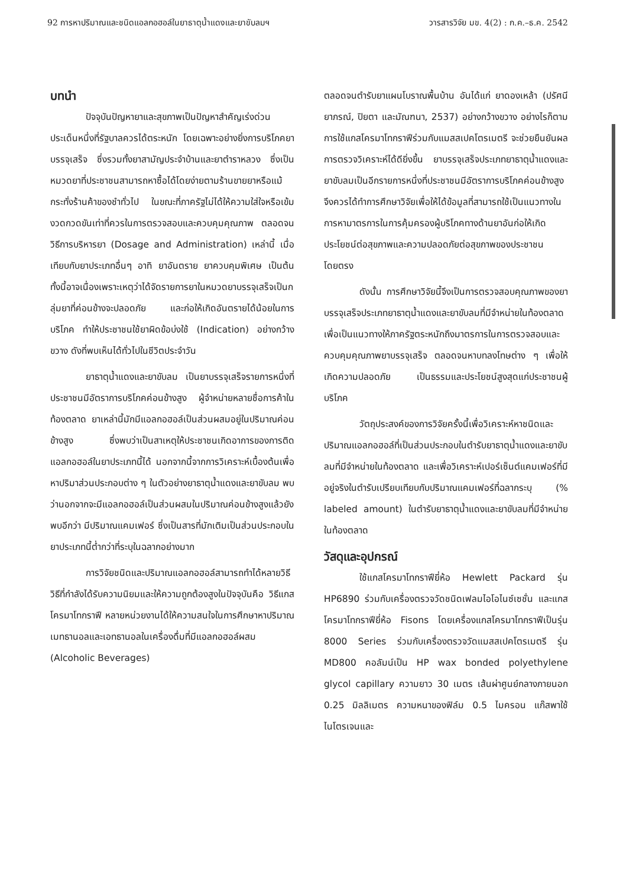92 การหาปริมาณและชนิดแอลกอฮอล์ในยาธาตุน้ำแดงและยาขับลมฯ วารสารวิจัย มข. 4(2) : ก.ค.–ธ.ค. 2542
บทนำ
ปัจจุบันปัญหายาและสุขภาพเป็นปัญหาสำคัญเร่งด่วนประเด็นหนึ่งที่รัฐบาลควรได้ตระหนัก โดยเฉพาะอย่างยิ่งการบริโภคยาบรรจุเสร็จ ซึ่งรวมทั้งยาสามัญประจำบ้านและยาตำราหลวง ซึ่งเป็นหมวดยาที่ประชาชนสามารถหาซื้อได้โดยง่ายตามร้านขายยาหรือแม้กระทั่งร้านค้าของชำทั่วไป ในขณะที่ภาครัฐไม่ได้ให้ความใส่ใจหรือเข้มงวดกวดขันเท่าที่ควรในการตรวจสอบและควบคุมคุณภาพ ตลอดจนวิธีการบริหารยา (Dosage and Administration) เหล่านี้ เมื่อเทียบกับยาประเภทอื่นๆ อาทิ ยาอันตราย ยาควบคุมพิเศษ เป็นต้น ทั้งนี้อาจเนื่องเพราะเหตุว่าได้จัดรายการยาในหมวดยาบรรจุเสร็จเป็นกลุ่มยาที่ค่อนข้างจะปลอดภัย และก่อให้เกิดอันตรายได้น้อยในการบริโภค ทำให้ประชาชนใช้ยาผิดข้อบ่งใช้ (Indication) อย่างกว้างขวาง ดังที่พบเห็นได้ทั่วไปในชีวิตประจำวัน
ยาธาตุน้ำแดงและยาขับลม เป็นยาบรรจุเสร็จรายการหนึ่งที่ประชาชนมีอัตราการบริโภคค่อนข้างสูง ผู้จำหน่ายหลายชื่อการค้าในท้องตลาด ยาเหล่านี้มักมีแอลกอฮอล์เป็นส่วนผสมอยู่ในปริมาณค่อนข้างสูง ซึ่งพบว่าเป็นสาเหตุให้ประชาชนเกิดอาการของการติดแอลกอฮอล์ในยาประเภทนี้ได้ นอกจากนี้จากการวิเคราะห์เบื้องต้นเพื่อหาปริมาส่วนประกอบต่าง ๆ ในตัวอย่างยาธาตุน้ำแดงและยาขับลม พบว่านอกจากจะมีแอลกอฮอล์เป็นส่วนผสมในปริมาณค่อนข้างสูงแล้วยังพบอีกว่า มีปริมาณแคมเฟอร์ ซึ่งเป็นสารที่มักเติมเป็นส่วนประกอบในยาประเภทนี้ต่ำกว่าที่ระบุในฉลากอย่างมาก
การวิจัยชนิดและปริมาณแอลกอฮอล์สามารถทำได้หลายวิธี วิธีที่กำลังได้รับความนิยมและให้ความถูกต้องสูงในปัจจุบันคือ วิธีแกสโครมาโทกราฟี หลายหน่วยงานได้ให้ความสนใจในการศึกษาหาปริมาณเมทธานอลและเอทธานอลในเครื่องดื่มที่มีแอลกอฮอล์ผสม (Alcoholic Beverages)
ตลอดจนตำรับยาแผนโบราณพื้นบ้าน อันได้แก่ ยาดองเหล้า (ปรัศนียาภรณ์, ปิยตา และมัณฑนา, 2537) อย่างกว้างขวาง อย่างไรก็ตามการใช้แกสโครมาโทกราฟีร่วมกับแมสสเปคโตรเมตรี จะช่วยยืนยันผลการตรวจวิเคราะห์ได้ดียิ่งขึ้น ยาบรรจุเสร็จประเภทยาธาตุน้ำแดงและยาขับลมเป็นอีกรายการหนึ่งที่ประชาชนมีอัตราการบริโภคค่อนข้างสูง จึงควรได้ทำการศึกษาวิจัยเพื่อให้ได้ข้อมูลที่สามารถใช้เป็นแนวทางในการหามาตรการในการคุ้มครองผู้บริโภคทางด้านยาอันก่อให้เกิดประโยชน์ต่อสุขภาพและความปลอดภัยต่อสุขภาพของประชาชนโดยตรง
ดังนั้น การศึกษาวิจัยนี้จึงเป็นการตรวจสอบคุณภาพของยาบรรจุเสร็จประเภทยาธาตุน้ำแดงและยาขับลมที่มีจำหน่ายในท้องตลาด เพื่อเป็นแนวทางให้ภาครัฐตระหนักถึงมาตรการในการตรวจสอบและควบคุมคุณภาพยาบรรจุเสร็จ ตลอดจนหาบทลงโทษต่าง ๆ เพื่อให้เกิดความปลอดภัย เป็นธรรมและประโยชน์สูงสุดแก่ประชาชนผู้บริโภค
วัตถุประสงค์ของการวิจัยครั้งนี้เพื่อวิเคราะห์หาชนิดและปริมาณแอลกอฮอล์ที่เป็นส่วนประกอบในตำรับยาธาตุน้ำแดงและยาขับลมที่มีจำหน่ายในท้องตลาด และเพื่อวิเคราะห์เปอร์เซ็นต์แคมเฟอร์ที่มีอยู่จริงในตำรับเปรียบเทียบกับปริมาณแคมเฟอร์ที่ฉลากระบุ (% labeled amount) ในตำรับยาธาตุน้ำแดงและยาขับลมที่มีจำหน่ายในท้องตลาด
วัสดุและอุปกรณ์
ใช้แกสโครมาโทกราฟียี่ห้อ Hewlett Packard รุ่น HP6890 ร่วมกับเครื่องตรวจวัดชนิดเฟลมไอโอไนซ์เซชั่น และแกสโครมาโทกราฟียี่ห้อ Fisons โดยเครื่องแกสโครมาโทกราฟีเป็นรุ่น 8000 Series ร่วมกับเครื่องตรวจวัดแมสสเปคโตรเมตรี รุ่น MD800 คอลัมน์เป็น HP wax bonded polyethylene glycol capillary ความยาว 30 เมตร เส้นผ่าศูนย์กลางภายนอก 0.25 มิลลิเมตร ความหนาของฟิล์ม 0.5 ไมครอน แก๊สพาใช้ไนโตรเจนและ